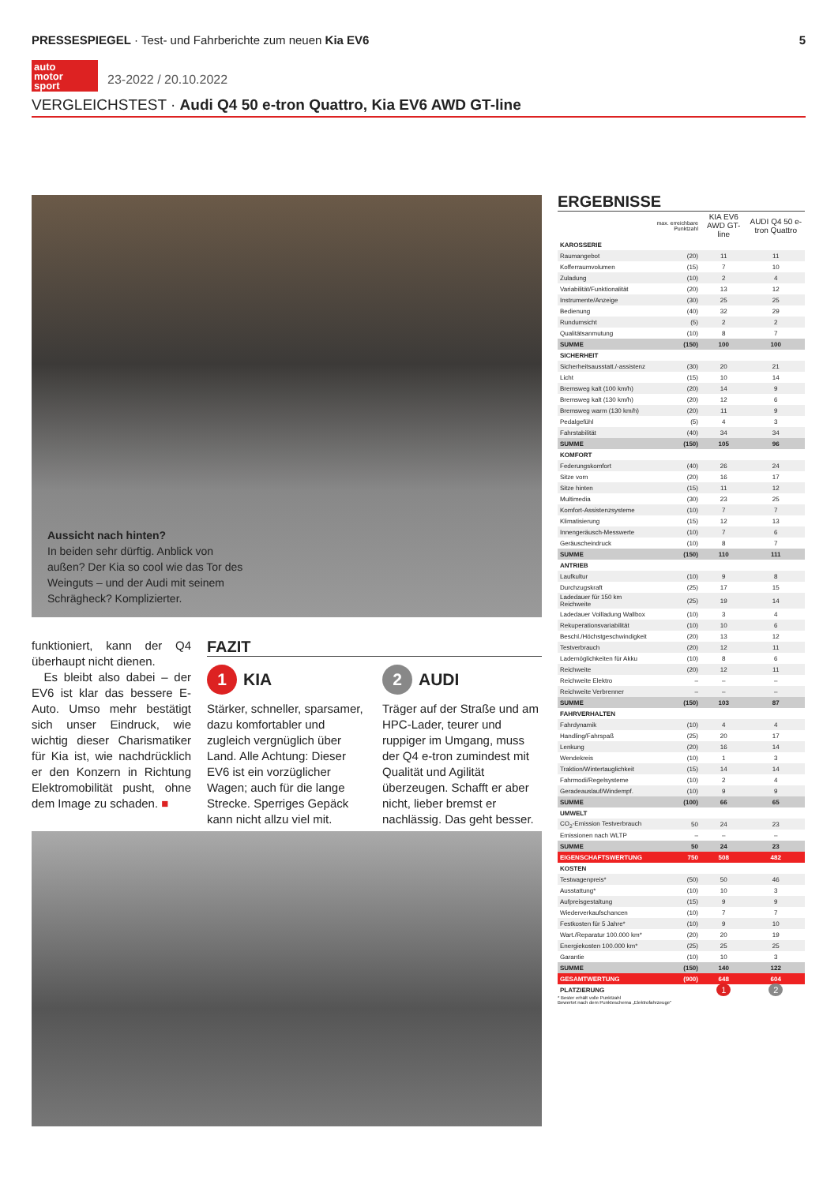PRESSESPIEGEL · Test- und Fahrberichte zum neuen Kia EV6 5
auto
motor
sport
23-2022 / 20.10.2022
VERGLEICHSTEST · Audi Q4 50 e-tron Quattro, Kia EV6 AWD GT-line
Aussicht nach hinten?
In beiden sehr dürftig. Anblick von außen? Der Kia so cool wie das Tor des Weinguts – und der Audi mit seinem Schrägheck? Komplizierter.
funktioniert, kann der Q4 überhaupt nicht dienen.
Es bleibt also dabei – der EV6 ist klar das bessere E-Auto. Umso mehr bestätigt sich unser Eindruck, wie wichtig dieser Charismatiker für Kia ist, wie nachdrücklich er den Konzern in Richtung Elektromobilität pusht, ohne dem Image zu schaden. ■
FAZIT
1 KIA
Stärker, schneller, sparsamer, dazu komfortabler und zugleich vergnüglich über Land. Alle Achtung: Dieser EV6 ist ein vorzüglicher Wagen; auch für die lange Strecke. Sperriges Gepäck kann nicht allzu viel mit.
2 AUDI
Träger auf der Straße und am HPC-Lader, teurer und ruppiger im Umgang, muss der Q4 e-tron zumindest mit Qualität und Agilität überzeugen. Schafft er aber nicht, lieber bremst er nachlässig. Das geht besser.
ERGEBNISSE
| | max. erreichbare Punktzahl | KIA EV6 AWD GT-line | AUDI Q4 50 e-tron Quattro |
| --- | --- | --- | --- |
| KAROSSERIE | | | |
| Raumangebot | (20) | 11 | 11 |
| Kofferraumvolumen | (15) | 7 | 10 |
| Zuladung | (10) | 2 | 4 |
| Variabilität/Funktionalität | (20) | 13 | 12 |
| Instrumente/Anzeige | (30) | 25 | 25 |
| Bedienung | (40) | 32 | 29 |
| Rundumsicht | (5) | 2 | 2 |
| Qualitätsanmutung | (10) | 8 | 7 |
| SUMME | (150) | 100 | 100 |
| SICHERHEIT | | | |
| Sicherheitsausstatt./-assistenz | (30) | 20 | 21 |
| Licht | (15) | 10 | 14 |
| Bremsweg kalt (100 km/h) | (20) | 14 | 9 |
| Bremsweg kalt (130 km/h) | (20) | 12 | 6 |
| Bremsweg warm (130 km/h) | (20) | 11 | 9 |
| Pedalgefühl | (5) | 4 | 3 |
| Fahrstabilität | (40) | 34 | 34 |
| SUMME | (150) | 105 | 96 |
| KOMFORT | | | |
| Federungskomfort | (40) | 26 | 24 |
| Sitze vorn | (20) | 16 | 17 |
| Sitze hinten | (15) | 11 | 12 |
| Multimedia | (30) | 23 | 25 |
| Komfort-Assistenzsysteme | (10) | 7 | 7 |
| Klimatisierung | (15) | 12 | 13 |
| Innengeräusch-Messwerte | (10) | 7 | 6 |
| Geräuscheindruck | (10) | 8 | 7 |
| SUMME | (150) | 110 | 111 |
| ANTRIEB | | | |
| Laufkultur | (10) | 9 | 8 |
| Durchzugskraft | (25) | 17 | 15 |
| Ladedauer für 150 km Reichweite | (25) | 19 | 14 |
| Ladedauer Vollladung Wallbox | (10) | 3 | 4 |
| Rekuperationsvariabilität | (10) | 10 | 6 |
| Beschl./Höchstgeschwindigkeit | (20) | 13 | 12 |
| Testverbrauch | (20) | 12 | 11 |
| Lademöglichkeiten für Akku | (10) | 8 | 6 |
| Reichweite | (20) | 12 | 11 |
| Reichweite Elektro | – | – | – |
| Reichweite Verbrenner | – | – | – |
| SUMME | (150) | 103 | 87 |
| FAHRVERHALTEN | | | |
| Fahrdynamik | (10) | 4 | 4 |
| Handling/Fahrspaß | (25) | 20 | 17 |
| Lenkung | (20) | 16 | 14 |
| Wendekreis | (10) | 1 | 3 |
| Traktion/Wintertauglichkeit | (15) | 14 | 14 |
| Fahrmodi/Regelsysteme | (10) | 2 | 4 |
| Geradeauslauf/Windempf. | (10) | 9 | 9 |
| SUMME | (100) | 66 | 65 |
| UMWELT | | | |
| CO<sub>2</sub>-Emission Testverbrauch | 50 | 24 | 23 |
| Emissionen nach WLTP | – | – | – |
| SUMME | 50 | 24 | 23 |
| EIGENSCHAFTSWERTUNG | 750 | 508 | 482 |
| KOSTEN | | | |
| Testwagenpreis* | (50) | 50 | 46 |
| Ausstattung* | (10) | 10 | 3 |
| Aufpreisgestaltung | (15) | 9 | 9 |
| Wiederverkaufschancen | (10) | 7 | 7 |
| Festkosten für 5 Jahre* | (10) | 9 | 10 |
| Wart./Reparatur 100.000 km* | (20) | 20 | 19 |
| Energiekosten 100.000 km* | (25) | 25 | 25 |
| Garantie | (10) | 10 | 3 |
| SUMME | (150) | 140 | 122 |
| GESAMTWERTUNG | (900) | 648 | 604 |
| PLATZIERUNG | | 1 | 2 |
* Bester erhält volle Punktzahl
Bewertet nach dem Punkteschema „Elektrofahrzeuge"